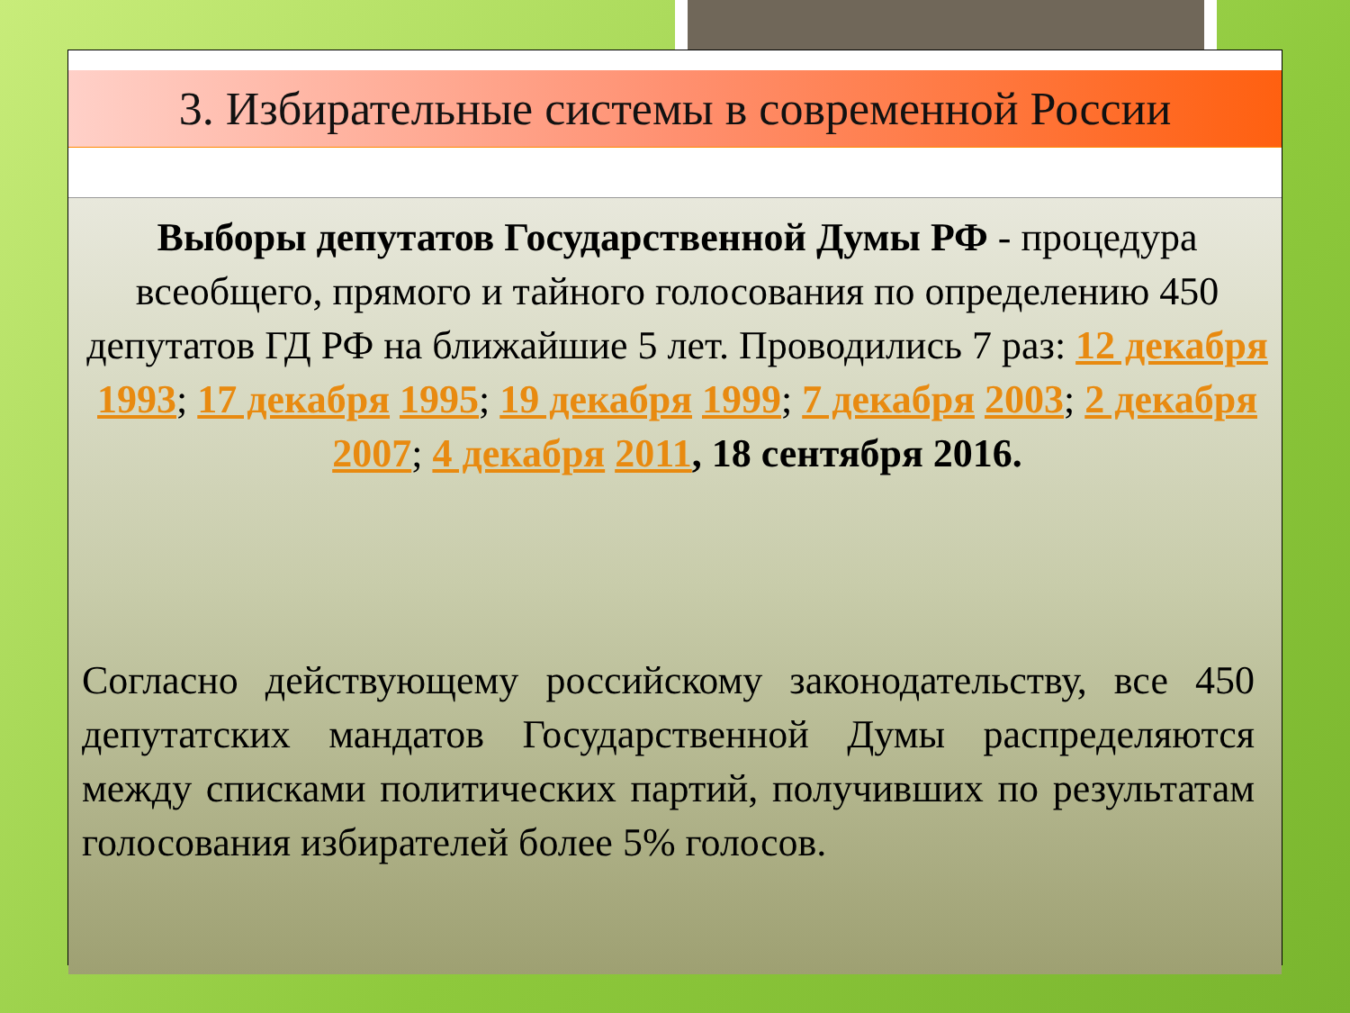3. Избирательные системы в современной России
Выборы депутатов Государственной Думы РФ - процедура всеобщего, прямого и тайного голосования по определению 450 депутатов ГД РФ на ближайшие 5 лет. Проводились 7 раз: 12 декабря 1993; 17 декабря 1995; 19 декабря 1999; 7 декабря 2003; 2 декабря 2007; 4 декабря 2011, 18 сентября 2016.
Согласно действующему российскому законодательству, все 450 депутатских мандатов Государственной Думы распределяются между списками политических партий, получивших по результатам голосования избирателей более 5% голосов.